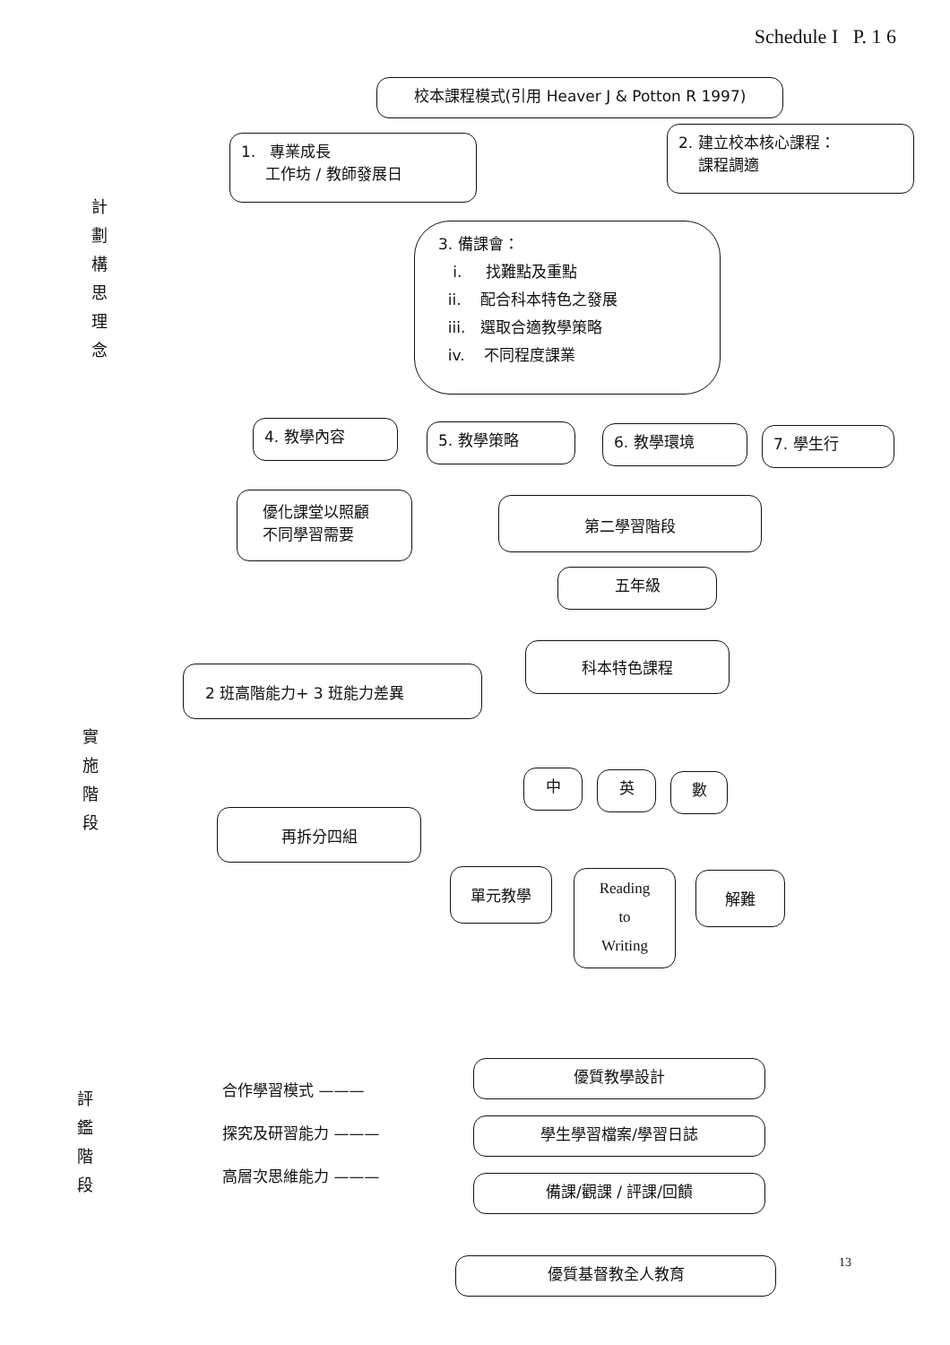Schedule I P. 1 6
計 劃 構 思 理 念
校本課程模式(引用 Heaver J & Potton R 1997)
1. 專業成長
工作坊 / 教師發展日
2. 建立校本核心課程：
課程調適
3. 備課會：
i. 找難點及重點
ii. 配合科本特色之發展
iii. 選取合適教學策略
iv. 不同程度課業
4. 教學內容 5. 教學策略 6. 教學環境 7. 學生行
實 施 階 段
優化課堂以照顧
不同學習需要
第二學習階段
五年級
科本特色課程
2 班高階能力+ 3 班能力差異
中 英 數
再拆分四組
單元教學
Reading
to
Writing
解難
評 鑑 階 段
合作學習模式 ———
探究及研習能力 ———
高層次思維能力 ———
優質教學設計
學生學習檔案/學習日誌
備課/觀課 / 評課/回饋
優質基督教全人教育 13